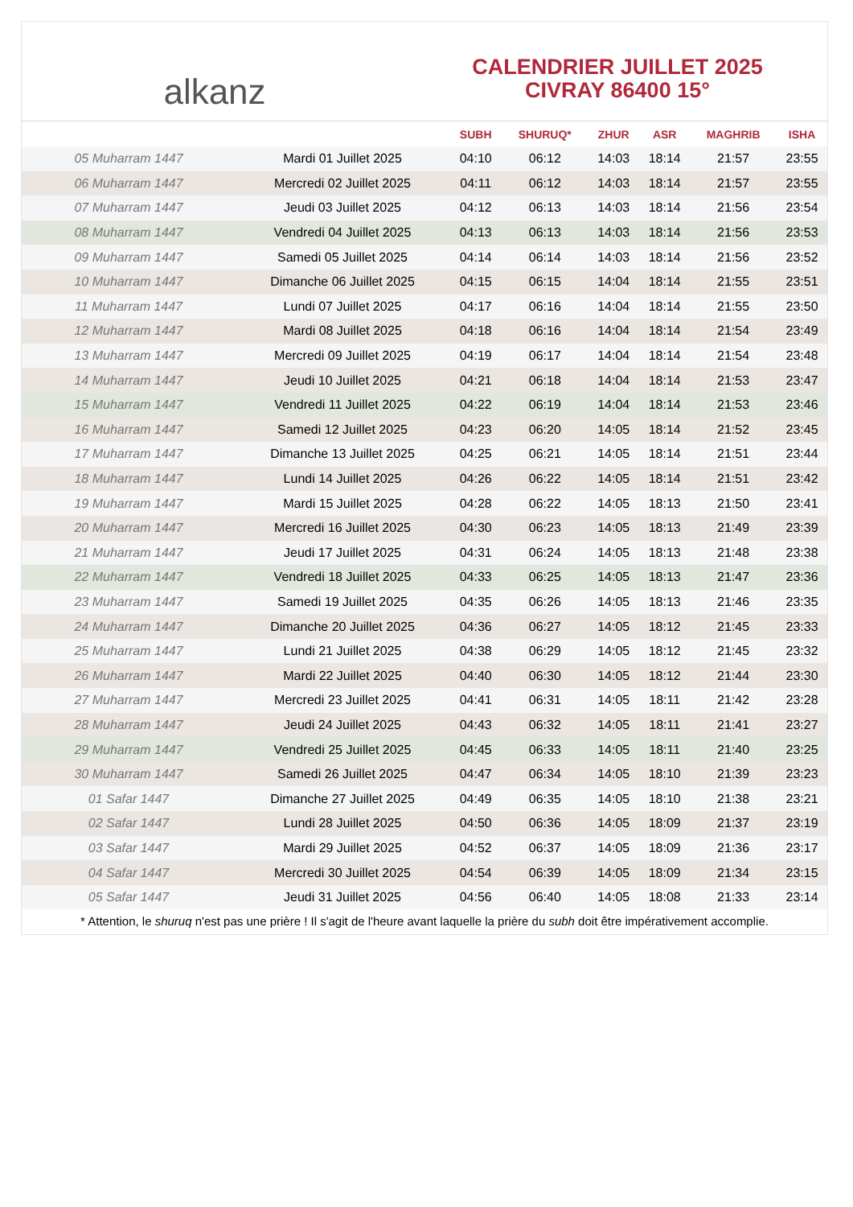alkanz
CALENDRIER JUILLET 2025
CIVRAY 86400 15°
| | | SUBH | SHURUQ* | ZHUR | ASR | MAGHRIB | ISHA |
| --- | --- | --- | --- | --- | --- | --- | --- |
| 05 Muharram 1447 | Mardi 01 Juillet 2025 | 04:10 | 06:12 | 14:03 | 18:14 | 21:57 | 23:55 |
| 06 Muharram 1447 | Mercredi 02 Juillet 2025 | 04:11 | 06:12 | 14:03 | 18:14 | 21:57 | 23:55 |
| 07 Muharram 1447 | Jeudi 03 Juillet 2025 | 04:12 | 06:13 | 14:03 | 18:14 | 21:56 | 23:54 |
| 08 Muharram 1447 | Vendredi 04 Juillet 2025 | 04:13 | 06:13 | 14:03 | 18:14 | 21:56 | 23:53 |
| 09 Muharram 1447 | Samedi 05 Juillet 2025 | 04:14 | 06:14 | 14:03 | 18:14 | 21:56 | 23:52 |
| 10 Muharram 1447 | Dimanche 06 Juillet 2025 | 04:15 | 06:15 | 14:04 | 18:14 | 21:55 | 23:51 |
| 11 Muharram 1447 | Lundi 07 Juillet 2025 | 04:17 | 06:16 | 14:04 | 18:14 | 21:55 | 23:50 |
| 12 Muharram 1447 | Mardi 08 Juillet 2025 | 04:18 | 06:16 | 14:04 | 18:14 | 21:54 | 23:49 |
| 13 Muharram 1447 | Mercredi 09 Juillet 2025 | 04:19 | 06:17 | 14:04 | 18:14 | 21:54 | 23:48 |
| 14 Muharram 1447 | Jeudi 10 Juillet 2025 | 04:21 | 06:18 | 14:04 | 18:14 | 21:53 | 23:47 |
| 15 Muharram 1447 | Vendredi 11 Juillet 2025 | 04:22 | 06:19 | 14:04 | 18:14 | 21:53 | 23:46 |
| 16 Muharram 1447 | Samedi 12 Juillet 2025 | 04:23 | 06:20 | 14:05 | 18:14 | 21:52 | 23:45 |
| 17 Muharram 1447 | Dimanche 13 Juillet 2025 | 04:25 | 06:21 | 14:05 | 18:14 | 21:51 | 23:44 |
| 18 Muharram 1447 | Lundi 14 Juillet 2025 | 04:26 | 06:22 | 14:05 | 18:14 | 21:51 | 23:42 |
| 19 Muharram 1447 | Mardi 15 Juillet 2025 | 04:28 | 06:22 | 14:05 | 18:13 | 21:50 | 23:41 |
| 20 Muharram 1447 | Mercredi 16 Juillet 2025 | 04:30 | 06:23 | 14:05 | 18:13 | 21:49 | 23:39 |
| 21 Muharram 1447 | Jeudi 17 Juillet 2025 | 04:31 | 06:24 | 14:05 | 18:13 | 21:48 | 23:38 |
| 22 Muharram 1447 | Vendredi 18 Juillet 2025 | 04:33 | 06:25 | 14:05 | 18:13 | 21:47 | 23:36 |
| 23 Muharram 1447 | Samedi 19 Juillet 2025 | 04:35 | 06:26 | 14:05 | 18:13 | 21:46 | 23:35 |
| 24 Muharram 1447 | Dimanche 20 Juillet 2025 | 04:36 | 06:27 | 14:05 | 18:12 | 21:45 | 23:33 |
| 25 Muharram 1447 | Lundi 21 Juillet 2025 | 04:38 | 06:29 | 14:05 | 18:12 | 21:45 | 23:32 |
| 26 Muharram 1447 | Mardi 22 Juillet 2025 | 04:40 | 06:30 | 14:05 | 18:12 | 21:44 | 23:30 |
| 27 Muharram 1447 | Mercredi 23 Juillet 2025 | 04:41 | 06:31 | 14:05 | 18:11 | 21:42 | 23:28 |
| 28 Muharram 1447 | Jeudi 24 Juillet 2025 | 04:43 | 06:32 | 14:05 | 18:11 | 21:41 | 23:27 |
| 29 Muharram 1447 | Vendredi 25 Juillet 2025 | 04:45 | 06:33 | 14:05 | 18:11 | 21:40 | 23:25 |
| 30 Muharram 1447 | Samedi 26 Juillet 2025 | 04:47 | 06:34 | 14:05 | 18:10 | 21:39 | 23:23 |
| 01 Safar 1447 | Dimanche 27 Juillet 2025 | 04:49 | 06:35 | 14:05 | 18:10 | 21:38 | 23:21 |
| 02 Safar 1447 | Lundi 28 Juillet 2025 | 04:50 | 06:36 | 14:05 | 18:09 | 21:37 | 23:19 |
| 03 Safar 1447 | Mardi 29 Juillet 2025 | 04:52 | 06:37 | 14:05 | 18:09 | 21:36 | 23:17 |
| 04 Safar 1447 | Mercredi 30 Juillet 2025 | 04:54 | 06:39 | 14:05 | 18:09 | 21:34 | 23:15 |
| 05 Safar 1447 | Jeudi 31 Juillet 2025 | 04:56 | 06:40 | 14:05 | 18:08 | 21:33 | 23:14 |
* Attention, le shuruq n'est pas une prière ! Il s'agit de l'heure avant laquelle la prière du subh doit être impérativement accomplie.